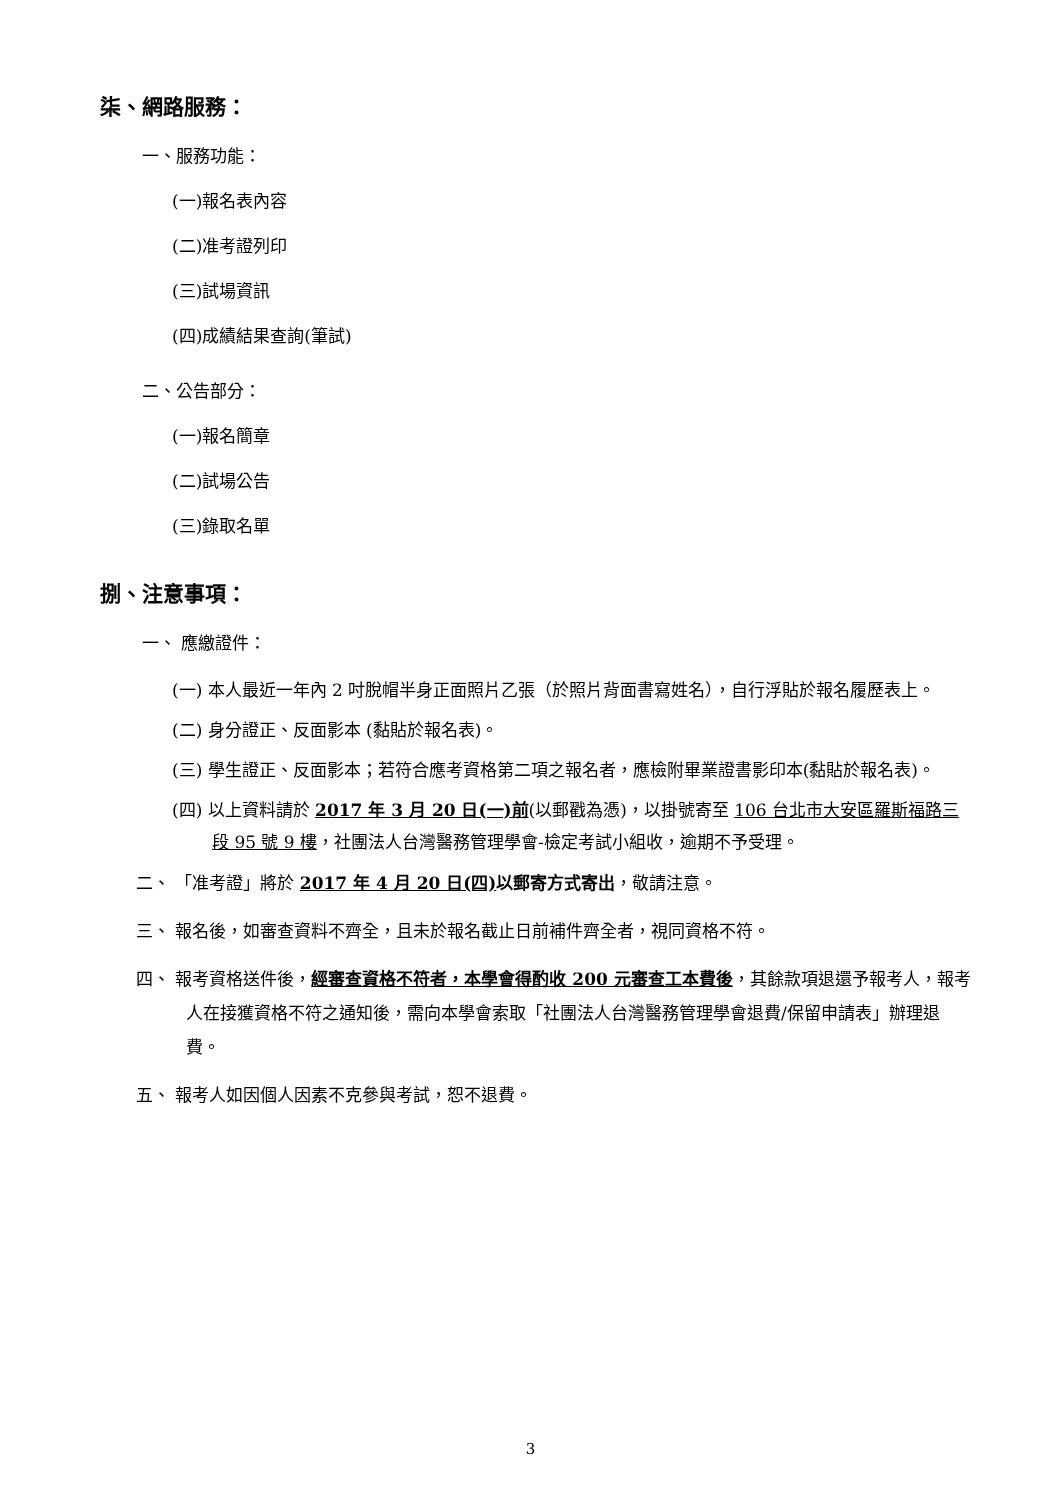柒、網路服務：
一、服務功能：
(一)報名表內容
(二)准考證列印
(三)試場資訊
(四)成績結果查詢(筆試)
二、公告部分：
(一)報名簡章
(二)試場公告
(三)錄取名單
捌、注意事項：
一、 應繳證件：
(一) 本人最近一年內 2 吋脫帽半身正面照片乙張（於照片背面書寫姓名），自行浮貼於報名履歷表上。
(二) 身分證正、反面影本 (黏貼於報名表)。
(三) 學生證正、反面影本；若符合應考資格第二項之報名者，應檢附畢業證書影印本(黏貼於報名表)。
(四) 以上資料請於 2017 年 3 月 20 日(一)前(以郵戳為憑)，以掛號寄至 106 台北市大安區羅斯福路三段 95 號 9 樓，社團法人台灣醫務管理學會-檢定考試小組收，逾期不予受理。
二、 「准考證」將於 2017 年 4 月 20 日(四) 以郵寄方式寄出，敬請注意。
三、 報名後，如審查資料不齊全，且未於報名截止日前補件齊全者，視同資格不符。
四、 報考資格送件後，經審查資格不符者，本學會得酌收 200 元審查工本費後，其餘款項退還予報考人，報考人在接獲資格不符之通知後，需向本學會索取「社團法人台灣醫務管理學會退費/保留申請表」辦理退費。
五、 報考人如因個人因素不克參與考試，恕不退費。
3